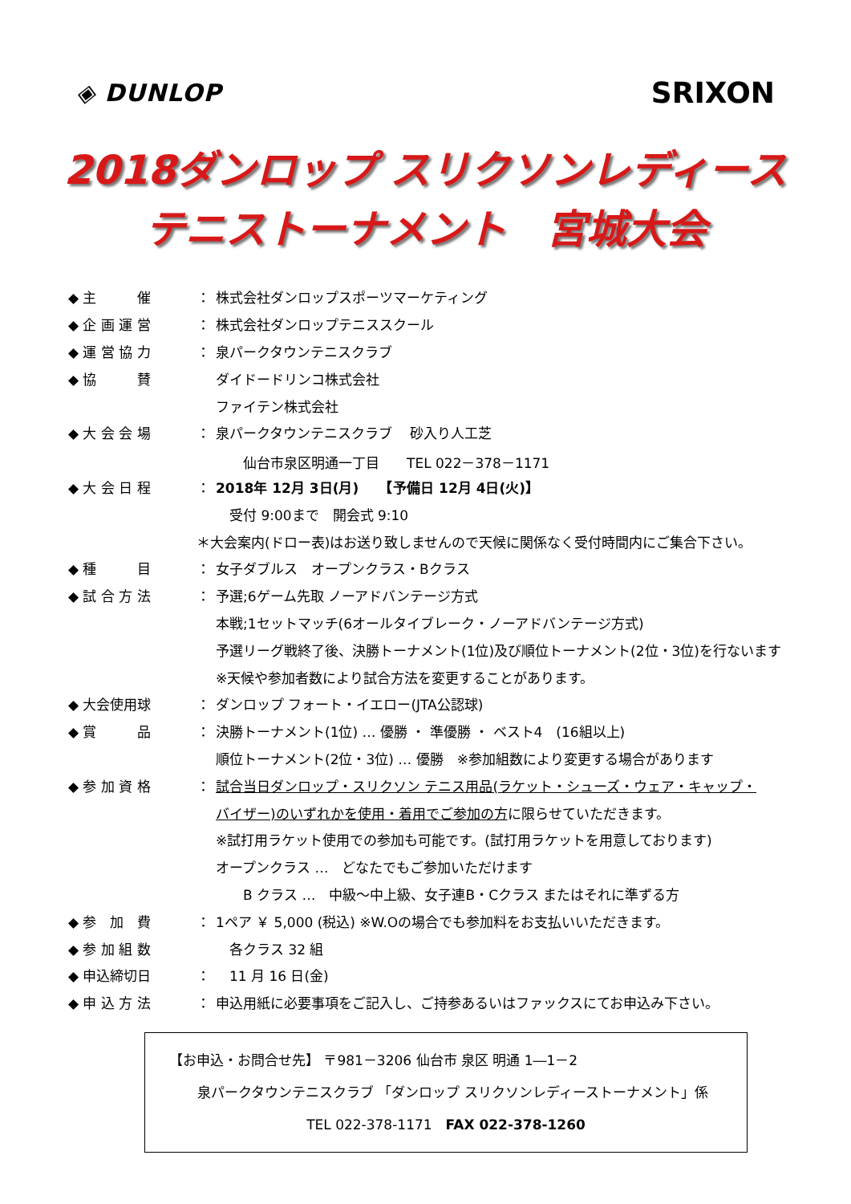◈ DUNLOP
SRIXON
2018ダンロップ スリクソンレディース
テニストーナメント　宮城大会
◆ 主　　　催 ： 株式会社ダンロップスポーツマーケティング
◆ 企 画 運 営 ： 株式会社ダンロップテニススクール
◆ 運 営 協 力 ： 泉パークタウンテニスクラブ
◆ 協　　　賛 ダイドードリンコ株式会社
ファイテン株式会社
◆ 大 会 会 場 ： 泉パークタウンテニスクラブ　 砂入り人工芝
　　仙台市泉区明通一丁目　　TEL 022－378－1171
◆ 大 会 日 程 ： 2018年 12月 3日(月)　　【予備日 12月 4日(火)】
　受付 9:00まで　開会式 9:10
＊大会案内(ドロー表)はお送り致しませんので天候に関係なく受付時間内にご集合下さい。
◆ 種　　　目 ： 女子ダブルス　オープンクラス・Bクラス
◆ 試 合 方 法 ： 予選;6ゲーム先取 ノーアドバンテージ方式
本戦;1セットマッチ(6オールタイブレーク・ノーアドバンテージ方式)
予選リーグ戦終了後、決勝トーナメント(1位)及び順位トーナメント(2位・3位)を行ないます
※天候や参加者数により試合方法を変更することがあります。
◆ 大会使用球 ： ダンロップ フォート・イエロー(JTA公認球)
◆ 賞　　　品 ： 決勝トーナメント(1位) … 優勝 ・ 準優勝 ・ ベスト4　(16組以上)
順位トーナメント(2位・3位) … 優勝　※参加組数により変更する場合があります
◆ 参 加 資 格 ： 試合当日ダンロップ・スリクソン テニス用品(ラケット・シューズ・ウェア・キャップ・
バイザー)のいずれかを使用・着用でご参加の方 に限らせていただきます。
※試打用ラケット使用での参加も可能です。(試打用ラケットを用意しております)
オープンクラス …　どなたでもご参加いただけます
　　B クラス …　中級～中上級、女子連B・Cクラス またはそれに準ずる方
◆ 参　加　費 ： 1ペア ￥ 5,000 (税込) ※W.Oの場合でも参加料をお支払いいただきます。
◆ 参 加 組 数　各クラス 32 組
◆ 申込締切日 ：　11 月 16 日(金)
◆ 申 込 方 法 ： 申込用紙に必要事項をご記入し、ご持参あるいはファックスにてお申込み下さい。
【お申込・お問合せ先】 〒981－3206 仙台市 泉区 明通 1―1－2
泉パークタウンテニスクラブ 「ダンロップ スリクソンレディーストーナメント」係
TEL 022-378-1171　FAX 022-378-1260